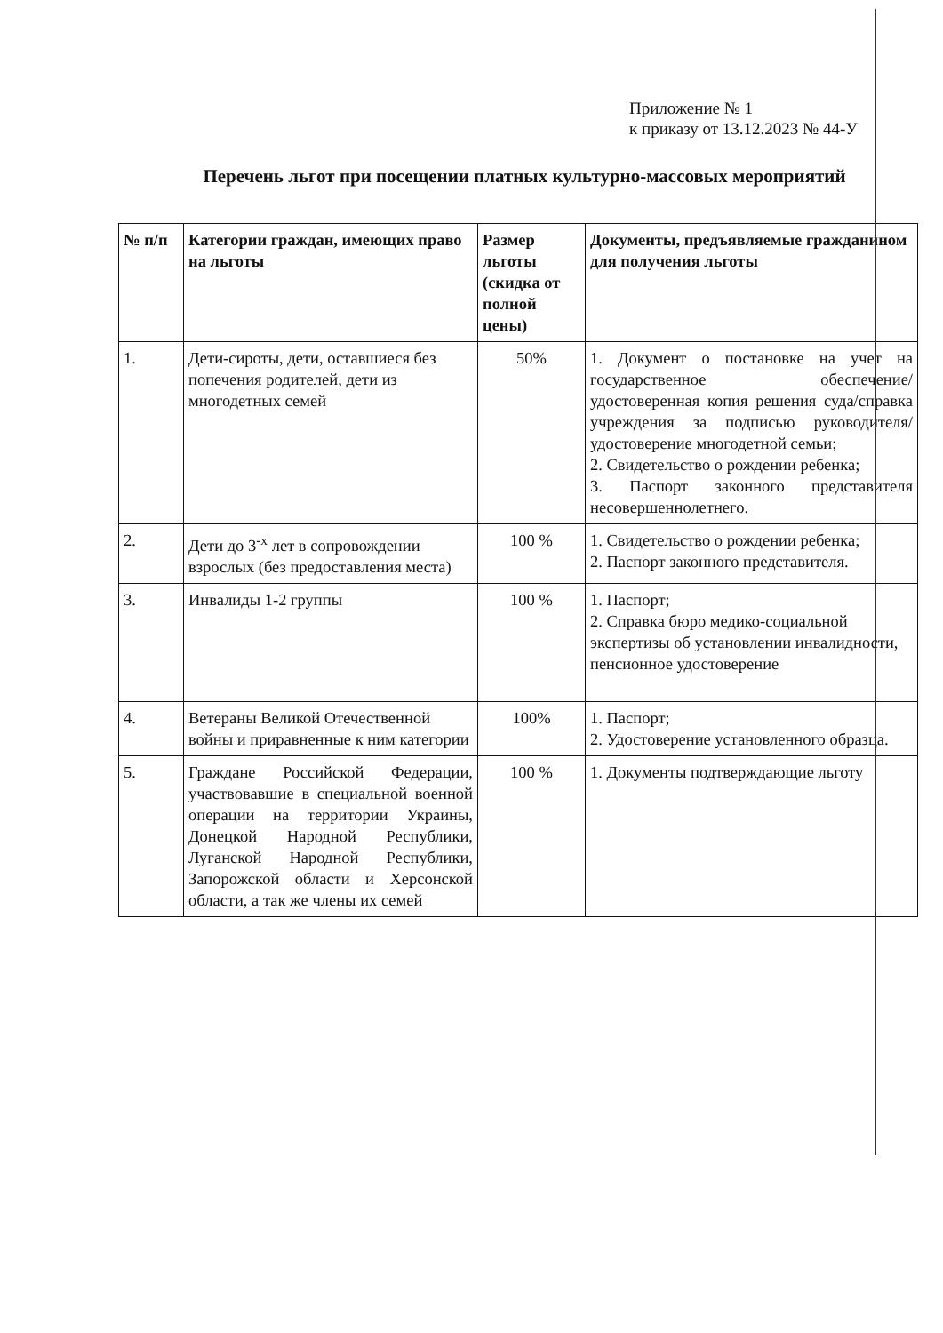Приложение № 1
к приказу от 13.12.2023 № 44-У
Перечень льгот при посещении платных культурно-массовых мероприятий
| № п/п | Категории граждан, имеющих право на льготы | Размер льготы (скидка от полной цены) | Документы, предъявляемые гражданином для получения льготы |
| --- | --- | --- | --- |
| 1. | Дети-сироты, дети, оставшиеся без попечения родителей, дети из многодетных семей | 50% | 1. Документ о постановке на учет на государственное обеспечение/ удостоверенная копия решения суда/справка учреждения за подписью руководителя/удостоверение многодетной семьи; 2. Свидетельство о рождении ребенка; 3. Паспорт законного представителя несовершеннолетнего. |
| 2. | Дети до 3<sup>-х</sup> лет в сопровождении взрослых (без предоставления места) | 100 % | 1. Свидетельство о рождении ребенка; 2. Паспорт законного представителя. |
| 3. | Инвалиды 1-2 группы | 100 % | 1. Паспорт; 2. Справка бюро медико-социальной экспертизы об установлении инвалидности, пенсионное удостоверение |
| 4. | Ветераны Великой Отечественной войны и приравненные к ним категории | 100% | 1. Паспорт; 2. Удостоверение установленного образца. |
| 5. | Граждане Российской Федерации, участвовавшие в специальной военной операции на территории Украины, Донецкой Народной Республики, Луганской Народной Республики, Запорожской области и Херсонской области, а так же члены их семей | 100 % | 1. Документы подтверждающие льготу |